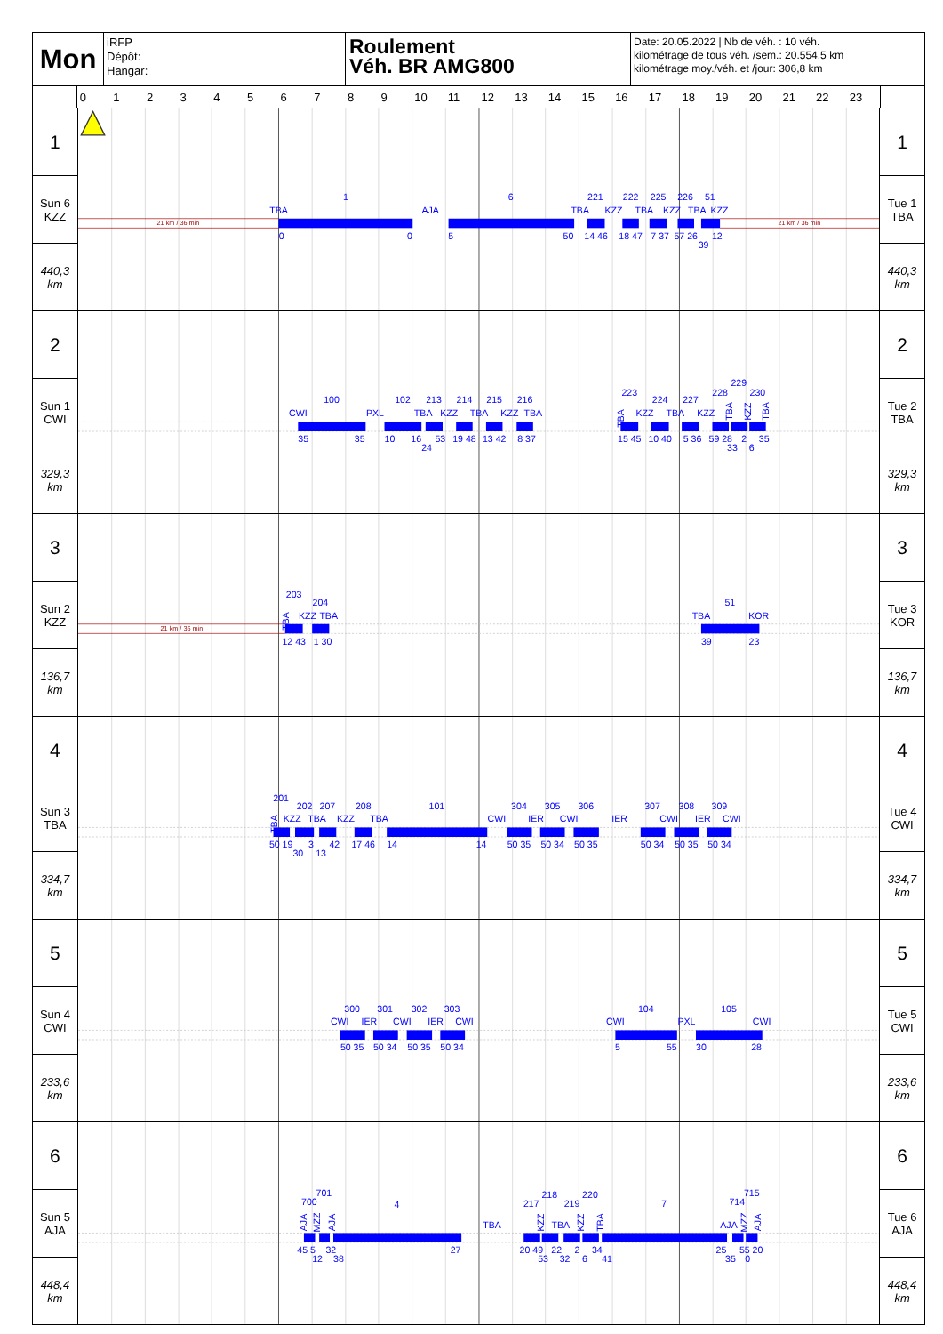Mon
iRFP
Dépôt:
Hangar:
Roulement
Véh. BR AMG800
Date: 20.05.2022 | Nb de véh. : 10 véh.
kilométrage de tous véh. /sem.: 20.554,5 km
kilométrage moy./véh. et /jour: 306,8 km
0 1 2 3 4 5 6 7 8 9 10 11 12 13 14 15 16 17 18 19 20 21 22 23
1
Sun 6
KZZ
440,3
km
21 km / 36 min
21 km / 36 min
1
6
221
222
225
226
51
TBA
AJA
TBA
KZZ
TBA
KZZ
TBA
KZZ
0
0
5
50
14 46
18 47
7 37
57 26
12
39
1
Tue 1
TBA
440,3
km
2
Sun 1
CWI
329,3
km
229
223
228
230
100
102
213
214
215
216
224
227
CWI
PXL
TBA
KZZ
TBA
KZZ
TBA
TBA
KZZ
TBA
KZZ
TBA
KZZ
TBA
35
35
10
16
53
19 48
13 42
8 37
15 45
10 40
5 36
59 28
2
35
24
33
6
2
Tue 2
TBA
329,3
km
3
Sun 2
KZZ
136,7
km
21 km / 36 min
203
204
51
TBA
KZZ
TBA
TBA
KOR
12 43
1 30
39
23
3
Tue 3
KOR
136,7
km
4
Sun 3
TBA
334,7
km
201
202
207
208
101
304
305
306
307
308
309
TBA
KZZ
TBA
KZZ
TBA
CWI
IER
CWI
IER
CWI
IER
CWI
50 19
3
42
17 46
14
14
50 35
50 34
50 35
50 34
50 35
50 34
30
13
4
Tue 4
CWI
334,7
km
5
Sun 4
CWI
233,6
km
300
301
302
303
104
105
CWI
IER
CWI
IER
CWI
CWI
PXL
CWI
50 35
50 34
50 35
50 34
5
55
30
28
5
Tue 5
CWI
233,6
km
6
Sun 5
AJA
448,4
km
701
715
700
714
218
220
217
219
4
7
AJA
MZZ
AJA
TBA
KZZ
TBA
KZZ
TBA
AJA
MZZ
AJA
45 5
32
27
20 49
22
2
34
25
55 20
12
38
53
32
6
41
35
0
6
Tue 6
AJA
448,4
km